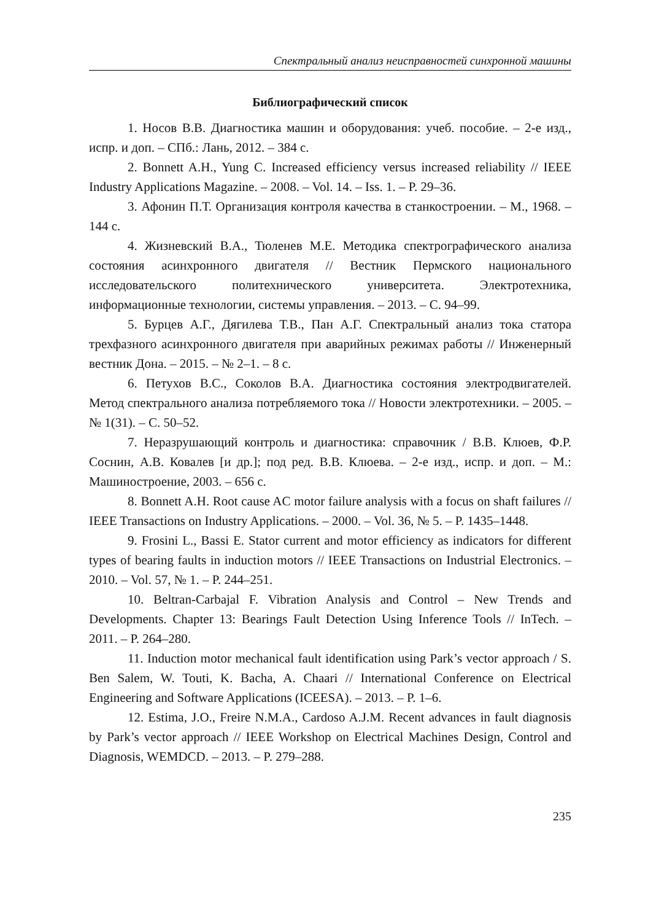Спектральный анализ неисправностей синхронной машины
Библиографический список
1. Носов В.В. Диагностика машин и оборудования: учеб. пособие. – 2-е изд., испр. и доп. – СПб.: Лань, 2012. – 384 с.
2. Bonnett A.H., Yung C. Increased efficiency versus increased reliability // IEEE Industry Applications Magazine. – 2008. – Vol. 14. – Iss. 1. – P. 29–36.
3. Афонин П.Т. Организация контроля качества в станкостроении. – М., 1968. – 144 с.
4. Жизневский В.А., Тюленев М.Е. Методика спектрографического анализа состояния асинхронного двигателя // Вестник Пермского национального исследовательского политехнического университета. Электротехника, информационные технологии, системы управления. – 2013. – С. 94–99.
5. Бурцев А.Г., Дягилева Т.В., Пан А.Г. Спектральный анализ тока статора трехфазного асинхронного двигателя при аварийных режимах работы // Инженерный вестник Дона. – 2015. – № 2–1. – 8 с.
6. Петухов В.С., Соколов В.А. Диагностика состояния электродвигателей. Метод спектрального анализа потребляемого тока // Новости электротехники. – 2005. – № 1(31). – С. 50–52.
7. Неразрушающий контроль и диагностика: справочник / В.В. Клюев, Ф.Р. Соснин, А.В. Ковалев [и др.]; под ред. В.В. Клюева. – 2-е изд., испр. и доп. – М.: Машиностроение, 2003. – 656 с.
8. Bonnett A.H. Root cause AC motor failure analysis with a focus on shaft failures // IEEE Transactions on Industry Applications. – 2000. – Vol. 36, № 5. – P. 1435–1448.
9. Frosini L., Bassi E. Stator current and motor efficiency as indicators for different types of bearing faults in induction motors // IEEE Transactions on Industrial Electronics. – 2010. – Vol. 57, № 1. – P. 244–251.
10. Beltran-Carbajal F. Vibration Analysis and Control – New Trends and Developments. Chapter 13: Bearings Fault Detection Using Inference Tools // InTech. – 2011. – P. 264–280.
11. Induction motor mechanical fault identification using Park’s vector approach / S. Ben Salem, W. Touti, K. Bacha, A. Chaari // International Conference on Electrical Engineering and Software Applications (ICEESA). – 2013. – P. 1–6.
12. Estima, J.O., Freire N.M.A., Cardoso A.J.M. Recent advances in fault diagnosis by Park’s vector approach // IEEE Workshop on Electrical Machines Design, Control and Diagnosis, WEMDCD. – 2013. – P. 279–288.
235